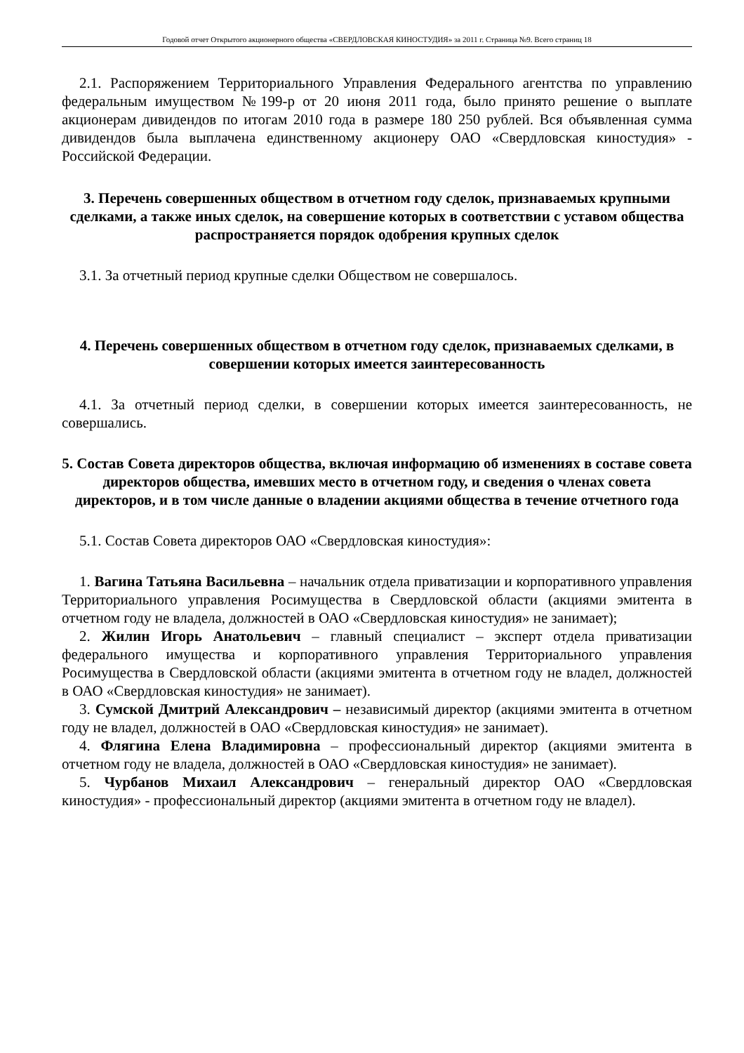Годовой отчет Открытого акционерного общества «СВЕРДЛОВСКАЯ КИНОСТУДИЯ» за 2011 г. Страница №9. Всего страниц 18
2.1. Распоряжением Территориального Управления Федерального агентства по управлению федеральным имуществом №199-р от 20 июня 2011 года, было принято решение о выплате акционерам дивидендов по итогам 2010 года в размере 180 250 рублей. Вся объявленная сумма дивидендов была выплачена единственному акционеру ОАО «Свердловская киностудия» - Российской Федерации.
3. Перечень совершенных обществом в отчетном году сделок, признаваемых крупными сделками, а также иных сделок, на совершение которых в соответствии с уставом общества распространяется порядок одобрения крупных сделок
3.1. За отчетный период крупные сделки Обществом не совершалось.
4. Перечень совершенных обществом в отчетном году сделок, признаваемых сделками, в совершении которых имеется заинтересованность
4.1. За отчетный период сделки, в совершении которых имеется заинтересованность, не совершались.
5. Состав Совета директоров общества, включая информацию об изменениях в составе совета директоров общества, имевших место в отчетном году, и сведения о членах совета директоров, и в том числе данные о владении акциями общества в течение отчетного года
5.1. Состав Совета директоров ОАО «Свердловская киностудия»:
1. Вагина Татьяна Васильевна – начальник отдела приватизации и корпоративного управления Территориального управления Росимущества в Свердловской области (акциями эмитента в отчетном году не владела, должностей в ОАО «Свердловская киностудия» не занимает);
2. Жилин Игорь Анатольевич – главный специалист – эксперт отдела приватизации федерального имущества и корпоративного управления Территориального управления Росимущества в Свердловской области (акциями эмитента в отчетном году не владел, должностей в ОАО «Свердловская киностудия» не занимает).
3. Сумской Дмитрий Александрович – независимый директор (акциями эмитента в отчетном году не владел, должностей в ОАО «Свердловская киностудия» не занимает).
4. Флягина Елена Владимировна – профессиональный директор (акциями эмитента в отчетном году не владела, должностей в ОАО «Свердловская киностудия» не занимает).
5. Чурбанов Михаил Александрович – генеральный директор ОАО «Свердловская киностудия» - профессиональный директор (акциями эмитента в отчетном году не владел).